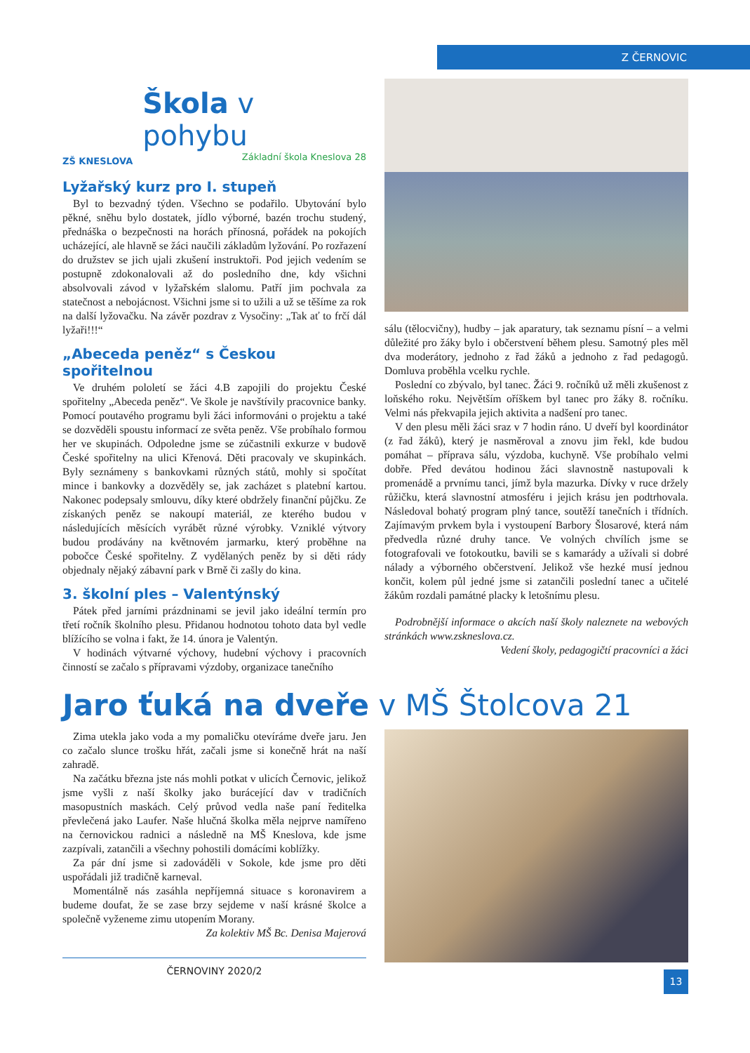Z ČERNOVIC
ZŠ KNESLOVA
Škola v pohybu
Základní škola Kneslova 28
Lyžařský kurz pro I. stupeň
Byl to bezvadný týden. Všechno se podařilo. Ubytování bylo pěkné, sněhu bylo dostatek, jídlo výborné, bazén trochu studený, přednáška o bezpečnosti na horách přínosná, pořádek na pokojích ucházející, ale hlavně se žáci naučili základům lyžování. Po rozřazení do družstev se jich ujali zkušení instruktoři. Pod jejich vedením se postupně zdokonalovali až do posledního dne, kdy všichni absolvovali závod v lyžařském slalomu. Patří jim pochvala za statečnost a nebojácnost. Všichni jsme si to užili a už se těšíme za rok na další lyžovačku. Na závěr pozdrav z Vysočiny: „Tak ať to frčí dál lyžaři!!!“
„Abeceda peněz“ s Českou spořitelnou
Ve druhém pololetí se žáci 4.B zapojili do projektu České spořitelny „Abeceda peněz“. Ve škole je navštívily pracovnice banky. Pomocí poutavého programu byli žáci informováni o projektu a také se dozvěděli spoustu informací ze světa peněz. Vše probíhalo formou her ve skupinách. Odpoledne jsme se zúčastnili exkurze v budově České spořitelny na ulici Křenová. Děti pracovaly ve skupinkách. Byly seznámeny s bankovkami různých států, mohly si spočítat mince i bankovky a dozvěděly se, jak zacházet s platební kartou. Nakonec podepsaly smlouvu, díky které obdržely finanční půjčku. Ze získaných peněz se nakoupí materiál, ze kterého budou v následujících měsících vyrábět různé výrobky. Vzniklé výtvory budou prodávány na květnovém jarmarku, který proběhne na pobočce České spořitelny. Z vydělaných peněz by si děti rády objednaly nějaký zábavní park v Brně či zašly do kina.
3. školní ples – Valentýnský
Pátek před jarními prázdninami se jevil jako ideální termín pro třetí ročník školního plesu. Přidanou hodnotou tohoto data byl vedle blížícího se volna i fakt, že 14. února je Valentýn.
V hodinách výtvarné výchovy, hudební výchovy i pracovních činností se začalo s přípravami výzdoby, organizace tanečního
sálu (tělocvičny), hudby – jak aparatury, tak seznamu písní – a velmi důležité pro žáky bylo i občerstvení během plesu. Samotný ples měl dva moderátory, jednoho z řad žáků a jednoho z řad pedagogů. Domluva proběhla vcelku rychle.
Poslední co zbývalo, byl tanec. Žáci 9. ročníků už měli zkušenost z loňského roku. Největším oříškem byl tanec pro žáky 8. ročníku. Velmi nás překvapila jejich aktivita a nadšení pro tanec.
V den plesu měli žáci sraz v 7 hodin ráno. U dveří byl koordinátor (z řad žáků), který je nasměroval a znovu jim řekl, kde budou pomáhat – příprava sálu, výzdoba, kuchyně. Vše probíhalo velmi dobře. Před devátou hodinou žáci slavnostně nastupovali k promenádě a prvnímu tanci, jímž byla mazurka. Dívky v ruce držely růžičku, která slavnostní atmosféru i jejich krásu jen podtrhovala. Následoval bohatý program plný tance, soutěží tanečních i třídních. Zajímavým prvkem byla i vystoupení Barbory Šlosarové, která nám předvedla různé druhy tance. Ve volných chvílích jsme se fotografovali ve fotokoutku, bavili se s kamarády a užívali si dobré nálady a výborného občerstvení. Jelikož vše hezké musí jednou končit, kolem půl jedné jsme si zatančili poslední tanec a učitelé žákům rozdali památné placky k letošnímu plesu.
Podrobnější informace o akcích naší školy naleznete na webových stránkách www.zskneslova.cz.
Vedení školy, pedagogičtí pracovníci a žáci
Jaro ťuká na dveře v MŠ Štolcova 21
Zima utekla jako voda a my pomaličku otevíráme dveře jaru. Jen co začalo slunce trošku hřát, začali jsme si konečně hrát na naší zahradě.
Na začátku března jste nás mohli potkat v ulicích Černovic, jelikož jsme vyšli z naší školky jako burácející dav v tradičních masopustních maskách. Celý průvod vedla naše paní ředitelka převlečená jako Laufer. Naše hlučná školka měla nejprve namířeno na černovickou radnici a následně na MŠ Kneslova, kde jsme zazpívali, zatančili a všechny pohostili domácími koblížky.
Za pár dní jsme si zadováděli v Sokole, kde jsme pro děti uspořádali již tradičně karneval.
Momentálně nás zasáhla nepříjemná situace s koronavirem a budeme doufat, že se zase brzy sejdeme v naší krásné školce a společně vyženeme zimu utopením Morany.
Za kolektiv MŠ Bc. Denisa Majerová
ČERNOVINY 2020/2
13